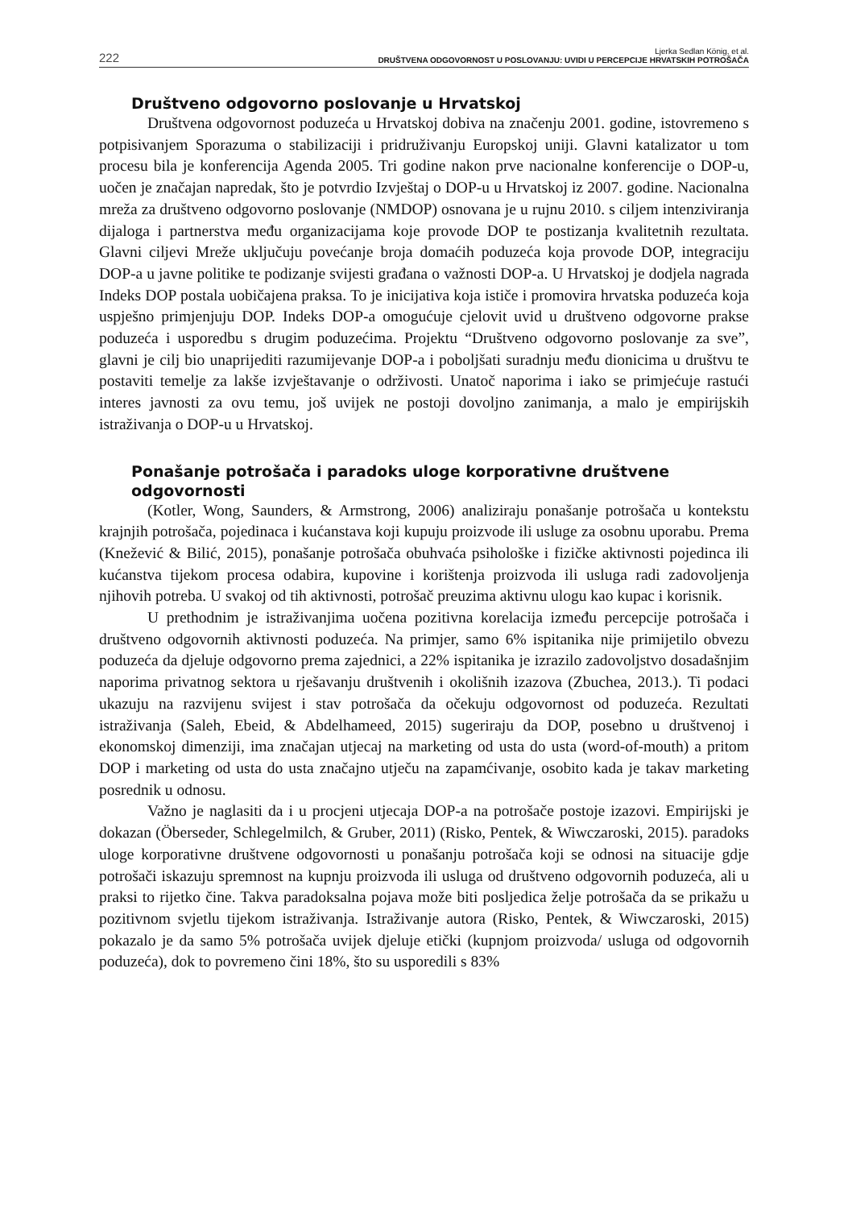222
Ljerka Sedlan König, et al.
DRUŠTVENA ODGOVORNOST U POSLOVANJU: UVIDI U PERCEPCIJE HRVATSKIH POTROŠAČA
Društveno odgovorno poslovanje u Hrvatskoj
Društvena odgovornost poduzeća u Hrvatskoj dobiva na značenju 2001. godine, istovremeno s potpisivanjem Sporazuma o stabilizaciji i pridruživanju Europskoj uniji. Glavni katalizator u tom procesu bila je konferencija Agenda 2005. Tri godine nakon prve nacionalne konferencije o DOP-u, uočen je značajan napredak, što je potvrdio Izvještaj o DOP-u u Hrvatskoj iz 2007. godine. Nacionalna mreža za društveno odgovorno poslovanje (NMDOP) osnovana je u rujnu 2010. s ciljem intenziviranja dijaloga i partnerstva među organizacijama koje provode DOP te postizanja kvalitetnih rezultata. Glavni ciljevi Mreže uključuju povećanje broja domaćih poduzeća koja provode DOP, integraciju DOP-a u javne politike te podizanje svijesti građana o važnosti DOP-a. U Hrvatskoj je dodjela nagrada Indeks DOP postala uobičajena praksa. To je inicijativa koja ističe i promovira hrvatska poduzeća koja uspješno primjenjuju DOP. Indeks DOP-a omogućuje cjelovit uvid u društveno odgovorne prakse poduzeća i usporedbu s drugim poduzećima. Projektu “Društveno odgovorno poslovanje za sve”, glavni je cilj bio unaprijediti razumijevanje DOP-a i poboljšati suradnju među dionicima u društvu te postaviti temelje za lakše izvještavanje o održivosti. Unatoč naporima i iako se primjećuje rastući interes javnosti za ovu temu, još uvijek ne postoji dovoljno zanimanja, a malo je empirijskih istraživanja o DOP-u u Hrvatskoj.
Ponašanje potrošača i paradoks uloge korporativne društvene odgovornosti
(Kotler, Wong, Saunders, & Armstrong, 2006) analiziraju ponašanje potrošača u kontekstu krajnjih potrošača, pojedinaca i kućanstava koji kupuju proizvode ili usluge za osobnu uporabu. Prema (Knežević & Bilić, 2015), ponašanje potrošača obuhvaća psihološke i fizičke aktivnosti pojedinca ili kućanstva tijekom procesa odabira, kupovine i korištenja proizvoda ili usluga radi zadovoljenja njihovih potreba. U svakoj od tih aktivnosti, potrošač preuzima aktivnu ulogu kao kupac i korisnik.
U prethodnim je istraživanjima uočena pozitivna korelacija između percepcije potrošača i društveno odgovornih aktivnosti poduzeća. Na primjer, samo 6% ispitanika nije primijetilo obvezu poduzeća da djeluje odgovorno prema zajednici, a 22% ispitanika je izrazilo zadovoljstvo dosadašnjim naporima privatnog sektora u rješavanju društvenih i okolišnih izazova (Zbuchea, 2013.). Ti podaci ukazuju na razvijenu svijest i stav potrošača da očekuju odgovornost od poduzeća. Rezultati istraživanja (Saleh, Ebeid, & Abdelhameed, 2015) sugeriraju da DOP, posebno u društvenoj i ekonomskoj dimenziji, ima značajan utjecaj na marketing od usta do usta (word-of-mouth) a pritom DOP i marketing od usta do usta značajno utječu na zapamćivanje, osobito kada je takav marketing posrednik u odnosu.
Važno je naglasiti da i u procjeni utjecaja DOP-a na potrošače postoje izazovi. Empirijski je dokazan (Öberseder, Schlegelmilch, & Gruber, 2011) (Risko, Pentek, & Wiwczaroski, 2015). paradoks uloge korporativne društvene odgovornosti u ponašanju potrošača koji se odnosi na situacije gdje potrošači iskazuju spremnost na kupnju proizvoda ili usluga od društveno odgovornih poduzeća, ali u praksi to rijetko čine. Takva paradoksalna pojava može biti posljedica želje potrošača da se prikažu u pozitivnom svjetlu tijekom istraživanja. Istraživanje autora (Risko, Pentek, & Wiwczaroski, 2015) pokazalo je da samo 5% potrošača uvijek djeluje etički (kupnjom proizvoda/ usluga od odgovornih poduzeća), dok to povremeno čini 18%, što su usporedili s 83%